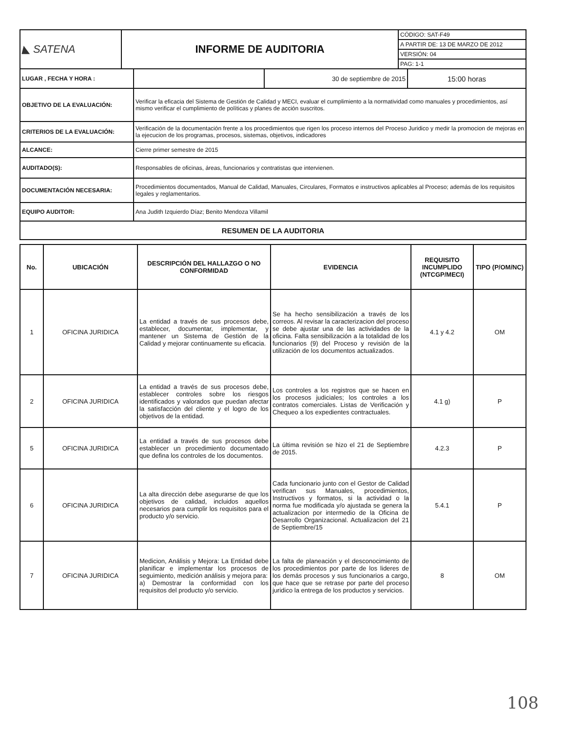| ◣ SATENA | INFORME DE AUDITORIA | CÓDIGO: SAT-F49 |
| | | A PARTIR DE: 13 DE MARZO DE 2012 |
| | | VERSIÓN: 04 |
| | | PAG: 1-1 |
| LUGAR , FECHA Y HORA : | | 30 de septiembre de 2015 | 15:00 horas |
| OBJETIVO DE LA EVALUACIÓN: | Verificar la eficacia del Sistema de Gestión de Calidad y MECI, evaluar el cumplimiento a la normatividad como manuales y procedimientos, así mismo verificar el cumplimiento de políticas y planes de acción suscritos. | | |
| CRITERIOS DE LA EVALUACIÓN: | Verificación de la documentación frente a los procedimientos que rigen los proceso internos del Proceso Juridico y medir la promocion de mejoras en la ejecucion de los programas, procesos, sistemas, objetivos, indicadores | | |
| ALCANCE: | Cierre primer semestre de 2015 | | |
| AUDITADO(S): | Responsables de oficinas, áreas, funcionarios y contratistas que intervienen. | | |
| DOCUMENTACIÓN NECESARIA: | Procedimientos documentados, Manual de Calidad, Manuales, Circulares, Formatos e instructivos aplicables al Proceso; además de los requisitos legales y reglamentarios. | | |
| EQUIPO AUDITOR: | Ana Judith Izquierdo Díaz; Benito Mendoza Villamil | | |
| RESUMEN DE LA AUDITORIA | | | |
| No. | UBICACIÓN | DESCRIPCIÓN DEL HALLAZGO O NO CONFORMIDAD | EVIDENCIA | REQUISITO INCUMPLIDO (NTCGP/MECI) | TIPO (P/OM/NC) |
| --- | --- | --- | --- | --- | --- |
| 1 | OFICINA JURIDICA | La entidad a través de sus procesos debe, establecer, documentar, implementar, y mantener un Sistema de Gestión de la Calidad y mejorar continuamente su eficacia. | Se ha hecho sensibilización a través de los correos. Al revisar la caracterizacion del proceso se debe ajustar una de las actividades de la oficina. Falta sensibilización a la totalidad de los funcionarios (9) del Proceso y revisión de la utilización de los documentos actualizados. | 4.1 y 4.2 | OM |
| 2 | OFICINA JURIDICA | La entidad a través de sus procesos debe, establecer controles sobre los riesgos identificados y valorados que puedan afectar la satisfacción del cliente y el logro de los objetivos de la entidad. | Los controles a los registros que se hacen en los procesos judiciales; los controles a los contratos comerciales. Listas de Verificación y Chequeo a los expedientes contractuales. | 4.1 g) | P |
| 5 | OFICINA JURIDICA | La entidad a través de sus procesos debe establecer un procedimiento documentado que defina los controles de los documentos. | La última revisión se hizo el 21 de Septiembre de 2015. | 4.2.3 | P |
| 6 | OFICINA JURIDICA | La alta dirección debe asegurarse de que los objetivos de calidad, incluidos aquellos necesarios para cumplir los requisitos para el producto y/o servicio. | Cada funcionario junto con el Gestor de Calidad verifican sus Manuales, procedimientos, Instructivos y formatos, si la actividad o la norma fue modificada y/o ajustada se genera la actualizacion por intermedio de la Oficina de Desarrollo Organizacional. Actualizacion del 21 de Septiembre/15 | 5.4.1 | P |
| 7 | OFICINA JURIDICA | Medicion, Análisis y Mejora: La Entidad debe planificar e implementar los procesos de seguimiento, medición análisis y mejora para: a) Demostrar la conformidad con los requisitos del producto y/o servicio. | La falta de planeación y el desconocimiento de los procedimientos por parte de los lideres de los demás procesos y sus funcionarios a cargo, que hace que se retrase por parte del proceso juridico la entrega de los productos y servicios. | 8 | OM |
108